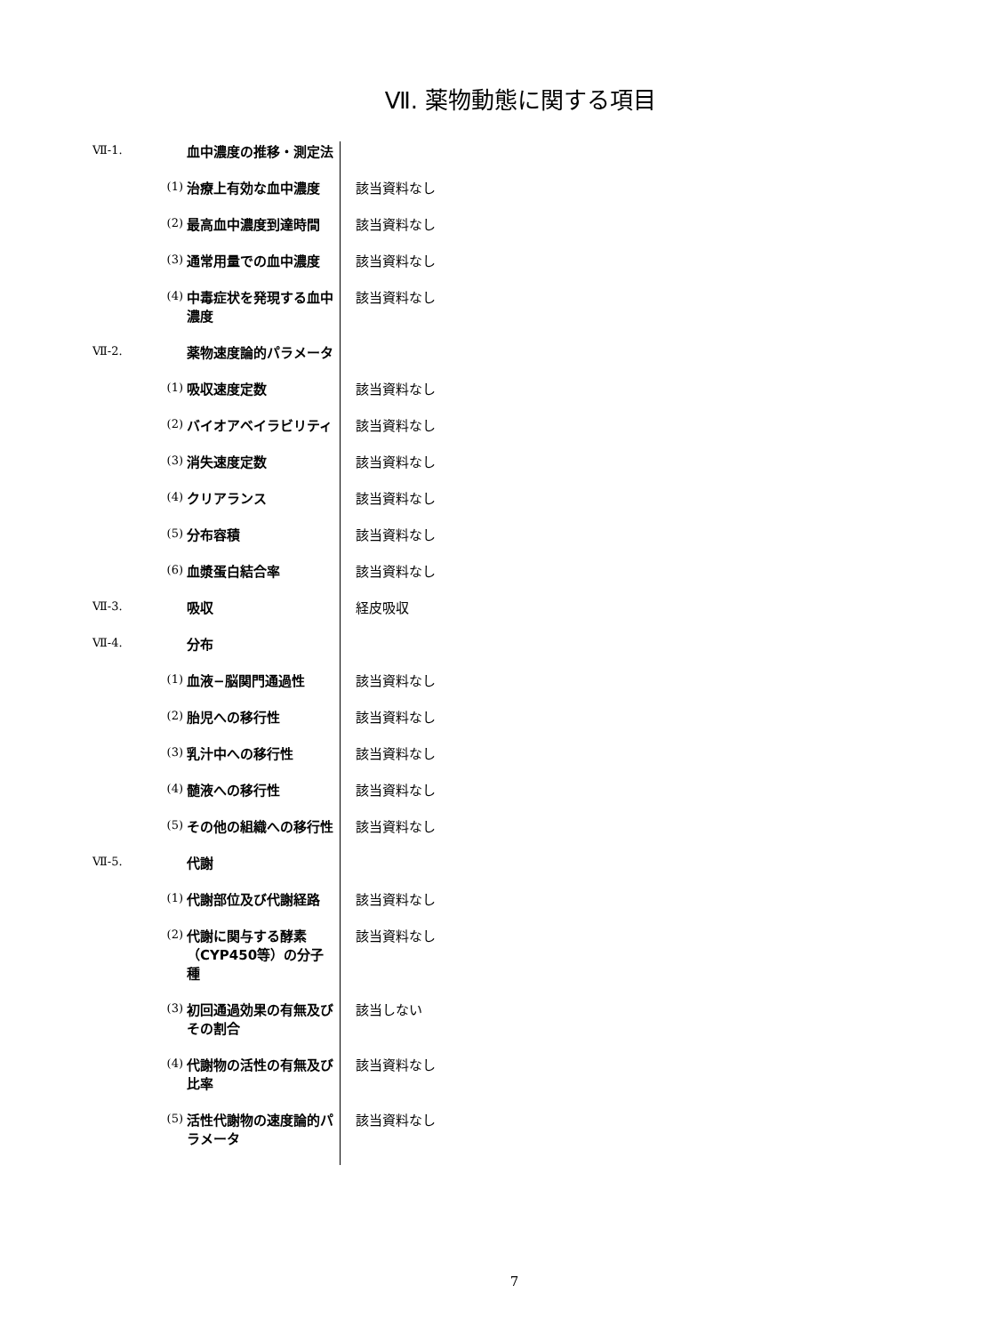Ⅶ. 薬物動態に関する項目
| Ⅶ-1. | | 血中濃度の推移・測定法 | |
| | (1) | 治療上有効な血中濃度 | 該当資料なし |
| | (2) | 最高血中濃度到達時間 | 該当資料なし |
| | (3) | 通常用量での血中濃度 | 該当資料なし |
| | (4) | 中毒症状を発現する血中濃度 | 該当資料なし |
| Ⅶ-2. | | 薬物速度論的パラメータ | |
| | (1) | 吸収速度定数 | 該当資料なし |
| | (2) | バイオアベイラビリティ | 該当資料なし |
| | (3) | 消失速度定数 | 該当資料なし |
| | (4) | クリアランス | 該当資料なし |
| | (5) | 分布容積 | 該当資料なし |
| | (6) | 血漿蛋白結合率 | 該当資料なし |
| Ⅶ-3. | | 吸収 | 経皮吸収 |
| Ⅶ-4. | | 分布 | |
| | (1) | 血液−脳関門通過性 | 該当資料なし |
| | (2) | 胎児への移行性 | 該当資料なし |
| | (3) | 乳汁中への移行性 | 該当資料なし |
| | (4) | 髄液への移行性 | 該当資料なし |
| | (5) | その他の組織への移行性 | 該当資料なし |
| Ⅶ-5. | | 代謝 | |
| | (1) | 代謝部位及び代謝経路 | 該当資料なし |
| | (2) | 代謝に関与する酵素（CYP450等）の分子種 | 該当資料なし |
| | (3) | 初回通過効果の有無及びその割合 | 該当しない |
| | (4) | 代謝物の活性の有無及び比率 | 該当資料なし |
| | (5) | 活性代謝物の速度論的パラメータ | 該当資料なし |
7